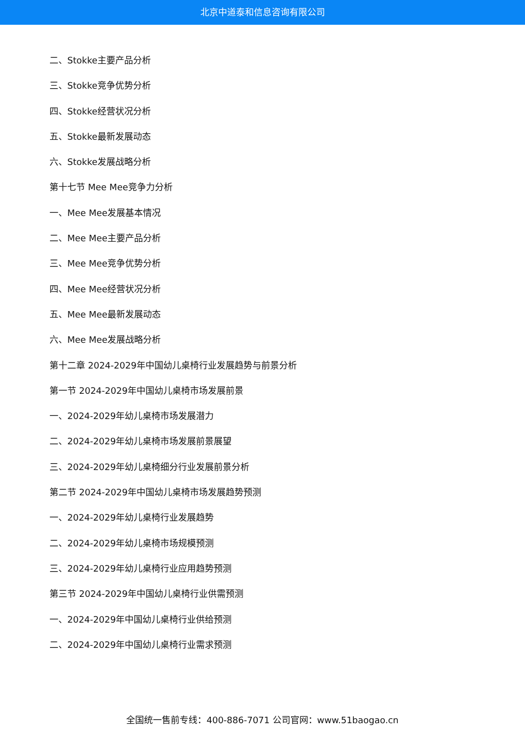北京中道泰和信息咨询有限公司
二、Stokke主要产品分析
三、Stokke竞争优势分析
四、Stokke经营状况分析
五、Stokke最新发展动态
六、Stokke发展战略分析
第十七节 Mee Mee竞争力分析
一、Mee Mee发展基本情况
二、Mee Mee主要产品分析
三、Mee Mee竞争优势分析
四、Mee Mee经营状况分析
五、Mee Mee最新发展动态
六、Mee Mee发展战略分析
第十二章 2024-2029年中国幼儿桌椅行业发展趋势与前景分析
第一节 2024-2029年中国幼儿桌椅市场发展前景
一、2024-2029年幼儿桌椅市场发展潜力
二、2024-2029年幼儿桌椅市场发展前景展望
三、2024-2029年幼儿桌椅细分行业发展前景分析
第二节 2024-2029年中国幼儿桌椅市场发展趋势预测
一、2024-2029年幼儿桌椅行业发展趋势
二、2024-2029年幼儿桌椅市场规模预测
三、2024-2029年幼儿桌椅行业应用趋势预测
第三节 2024-2029年中国幼儿桌椅行业供需预测
一、2024-2029年中国幼儿桌椅行业供给预测
二、2024-2029年中国幼儿桌椅行业需求预测
全国统一售前专线：400-886-7071 公司官网：www.51baogao.cn